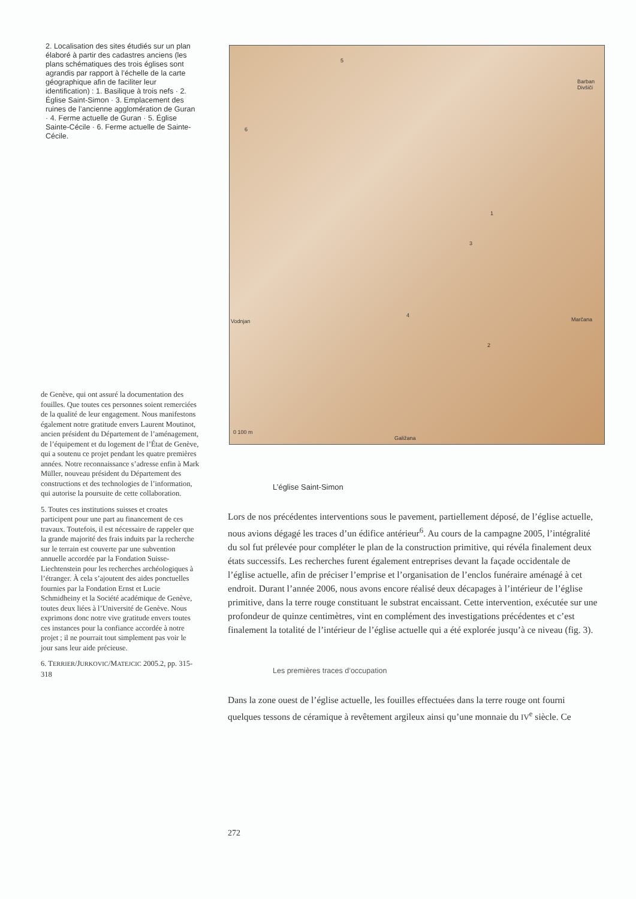2. Localisation des sites étudiés sur un plan élaboré à partir des cadastres anciens (les plans schématiques des trois églises sont agrandis par rapport à l’échelle de la carte géographique afin de faciliter leur identification) : 1. Basilique à trois nefs · 2. Église Saint-Simon · 3. Emplacement des ruines de l’ancienne agglomération de Guran · 4. Ferme actuelle de Guran · 5. Église Sainte-Cécile · 6. Ferme actuelle de Sainte-Cécile.
5
6
Barban Divšiči
1
3
4
Vodnjan Marčana
2
0 100 m
Galižana
de Genève, qui ont assuré la documentation des fouilles. Que toutes ces personnes soient remerciées de la qualité de leur engagement. Nous manifestons également notre gratitude envers Laurent Moutinot, ancien président du Département de l’aménagement, de l’équipement et du logement de l’État de Genève, qui a soutenu ce projet pendant les quatre premières années. Notre reconnaissance s’adresse enfin à Mark Müller, nouveau président du Département des constructions et des technologies de l’information, qui autorise la poursuite de cette collaboration.
5. Toutes ces institutions suisses et croates participent pour une part au financement de ces travaux. Toutefois, il est nécessaire de rappeler que la grande majorité des frais induits par la recherche sur le terrain est couverte par une subvention annuelle accordée par la Fondation Suisse-Liechtenstein pour les recherches archéologiques à l’étranger. À cela s’ajoutent des aides ponctuelles fournies par la Fondation Ernst et Lucie Schmidheiny et la Société académique de Genève, toutes deux liées à l’Université de Genève. Nous exprimons donc notre vive gratitude envers toutes ces instances pour la confiance accordée à notre projet ; il ne pourrait tout simplement pas voir le jour sans leur aide précieuse.
6. TERRIER/JURKOVIC/MATEJCIC 2005.2, pp. 315-318
L’église Saint-Simon
Lors de nos précédentes interventions sous le pavement, partiellement déposé, de l’église actuelle, nous avions dégagé les traces d’un édifice antérieur<sup>6</sup>. Au cours de la campagne 2005, l’intégralité du sol fut prélevée pour compléter le plan de la construction primitive, qui révéla finalement deux états successifs. Les recherches furent également entreprises devant la façade occidentale de l’église actuelle, afin de préciser l’emprise et l’organisation de l’enclos funéraire aménagé à cet endroit. Durant l’année 2006, nous avons encore réalisé deux décapages à l’intérieur de l’église primitive, dans la terre rouge constituant le substrat encaissant. Cette intervention, exécutée sur une profondeur de quinze centimètres, vint en complément des investigations précédentes et c’est finalement la totalité de l’intérieur de l’église actuelle qui a été explorée jusqu’à ce niveau (fig. 3).
Les premières traces d’occupation
Dans la zone ouest de l’église actuelle, les fouilles effectuées dans la terre rouge ont fourni quelques tessons de céramique à revêtement argileux ainsi qu’une monnaie du IV<sup>e</sup> siècle. Ce
272